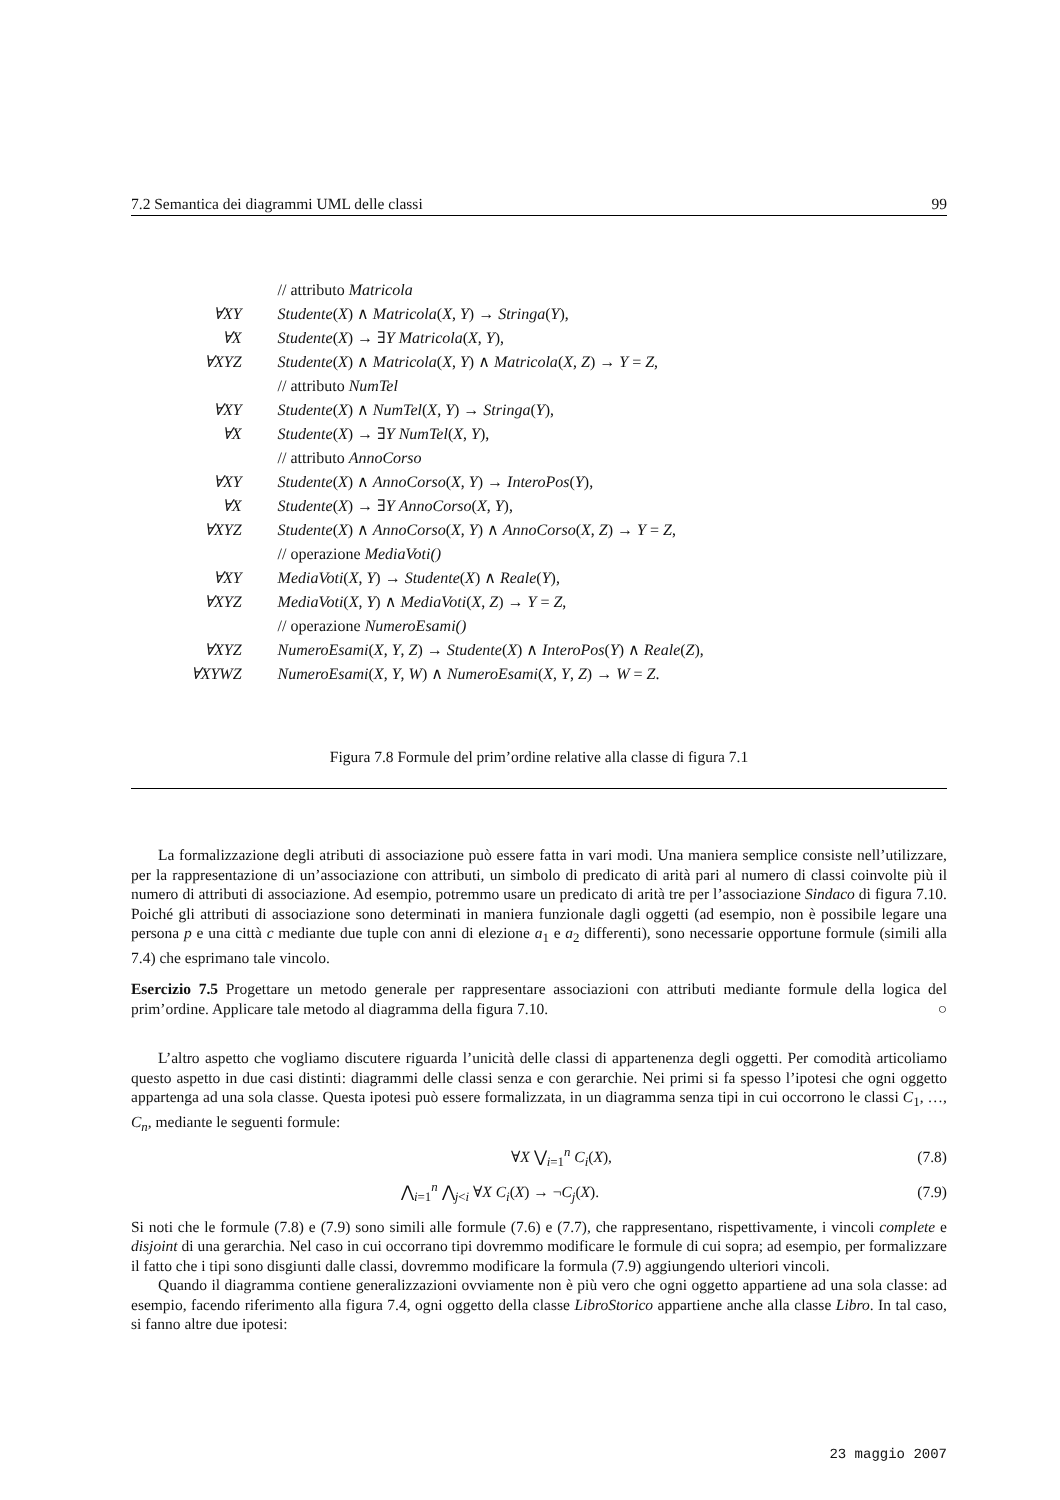7.2 Semantica dei diagrammi UML delle classi 99
| | // attributo Matricola |
| ∀XY | Studente ( X ) ∧ Matricola ( X , Y ) → Stringa ( Y ), |
| ∀X | Studente ( X ) → ∃ Y Matricola ( X , Y ), |
| ∀XYZ | Studente ( X ) ∧ Matricola ( X , Y ) ∧ Matricola ( X , Z ) → Y = Z , |
| | // attributo NumTel |
| ∀XY | Studente ( X ) ∧ NumTel ( X , Y ) → Stringa ( Y ), |
| ∀X | Studente ( X ) → ∃ Y NumTel ( X , Y ), |
| | // attributo AnnoCorso |
| ∀XY | Studente ( X ) ∧ AnnoCorso ( X , Y ) → InteroPos ( Y ), |
| ∀X | Studente ( X ) → ∃ Y AnnoCorso ( X , Y ), |
| ∀XYZ | Studente ( X ) ∧ AnnoCorso ( X , Y ) ∧ AnnoCorso ( X , Z ) → Y = Z , |
| | // operazione MediaVoti() |
| ∀XY | MediaVoti ( X , Y ) → Studente ( X ) ∧ Reale ( Y ), |
| ∀XYZ | MediaVoti ( X , Y ) ∧ MediaVoti ( X , Z ) → Y = Z , |
| | // operazione NumeroEsami() |
| ∀XYZ | NumeroEsami ( X , Y , Z ) → Studente ( X ) ∧ InteroPos ( Y ) ∧ Reale ( Z ), |
| ∀XYWZ | NumeroEsami ( X , Y , W ) ∧ NumeroEsami ( X , Y , Z ) → W = Z . |
Figura 7.8 Formule del prim’ordine relative alla classe di figura 7.1
La formalizzazione degli atributi di associazione può essere fatta in vari modi. Una maniera semplice consiste nell’utilizzare, per la rappresentazione di un’associazione con attributi, un simbolo di predicato di arità pari al numero di classi coinvolte più il numero di attributi di associazione. Ad esempio, potremmo usare un predicato di arità tre per l’associazione Sindaco di figura 7.10. Poiché gli attributi di associazione sono determinati in maniera funzionale dagli oggetti (ad esempio, non è possibile legare una persona p e una città c mediante due tuple con anni di elezione a<sub>1</sub> e a<sub>2</sub> differenti), sono necessarie opportune formule (simili alla 7.4) che esprimano tale vincolo.
Esercizio 7.5 Progettare un metodo generale per rappresentare associazioni con attributi mediante formule della logica del prim’ordine. Applicare tale metodo al diagramma della figura 7.10. ○
L’altro aspetto che vogliamo discutere riguarda l’unicità delle classi di appartenenza degli oggetti. Per comodità articoliamo questo aspetto in due casi distinti: diagrammi delle classi senza e con gerarchie. Nei primi si fa spesso l’ipotesi che ogni oggetto appartenga ad una sola classe. Questa ipotesi può essere formalizzata, in un diagramma senza tipi in cui occorrono le classi C<sub>1</sub>, …, C<sub>n</sub>, mediante le seguenti formule:
∀X ⋁<sub>i=1</sub><sup>n</sup> C<sub>i</sub>(X), (7.8)
⋀<sub>i=1</sub><sup>n</sup> ⋀<sub>j<i</sub> ∀X C<sub>i</sub>(X) → ¬C<sub>j</sub>(X). (7.9)
Si noti che le formule (7.8) e (7.9) sono simili alle formule (7.6) e (7.7), che rappresentano, rispettivamente, i vincoli complete e disjoint di una gerarchia. Nel caso in cui occorrano tipi dovremmo modificare le formule di cui sopra; ad esempio, per formalizzare il fatto che i tipi sono disgiunti dalle classi, dovremmo modificare la formula (7.9) aggiungendo ulteriori vincoli.
Quando il diagramma contiene generalizzazioni ovviamente non è più vero che ogni oggetto appartiene ad una sola classe: ad esempio, facendo riferimento alla figura 7.4, ogni oggetto della classe LibroStorico appartiene anche alla classe Libro. In tal caso, si fanno altre due ipotesi:
23 maggio 2007